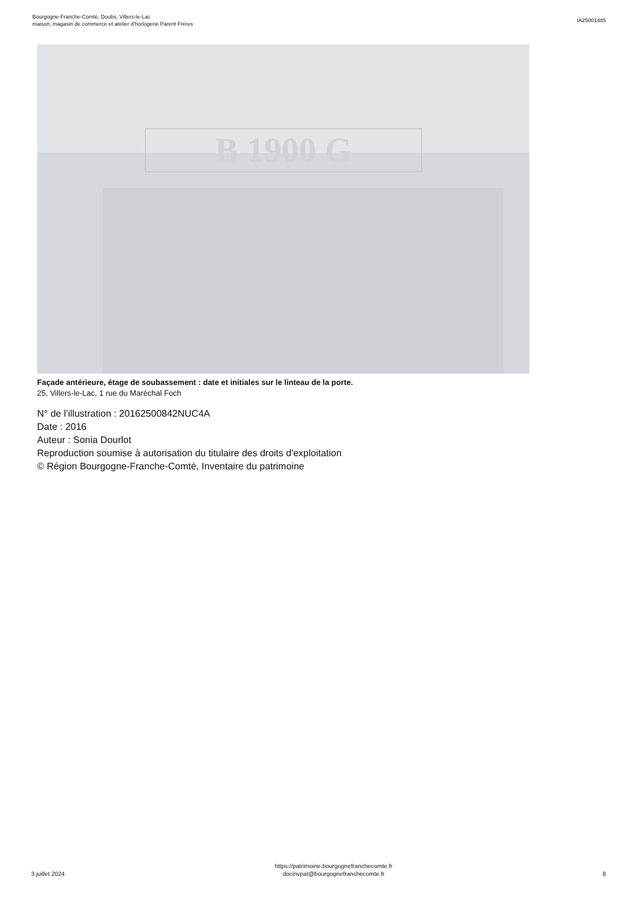Bourgogne-Franche-Comté, Doubs, Villers-le-Lac
maison, magasin de commerce et atelier d'horlogerie Parent Frères
IA25001485
B 1900 G
Façade antérieure, étage de soubassement : date et initiales sur le linteau de la porte.
25, Villers-le-Lac, 1 rue du Maréchal Foch
N° de l’illustration : 20162500842NUC4A
Date : 2016
Auteur : Sonia Dourlot
Reproduction soumise à autorisation du titulaire des droits d'exploitation
© Région Bourgogne-Franche-Comté, Inventaire du patrimoine
3 juillet 2024
https://patrimoine.bourgognefranchecomte.fr
docinvpat@bourgognefranchecomte.fr
8